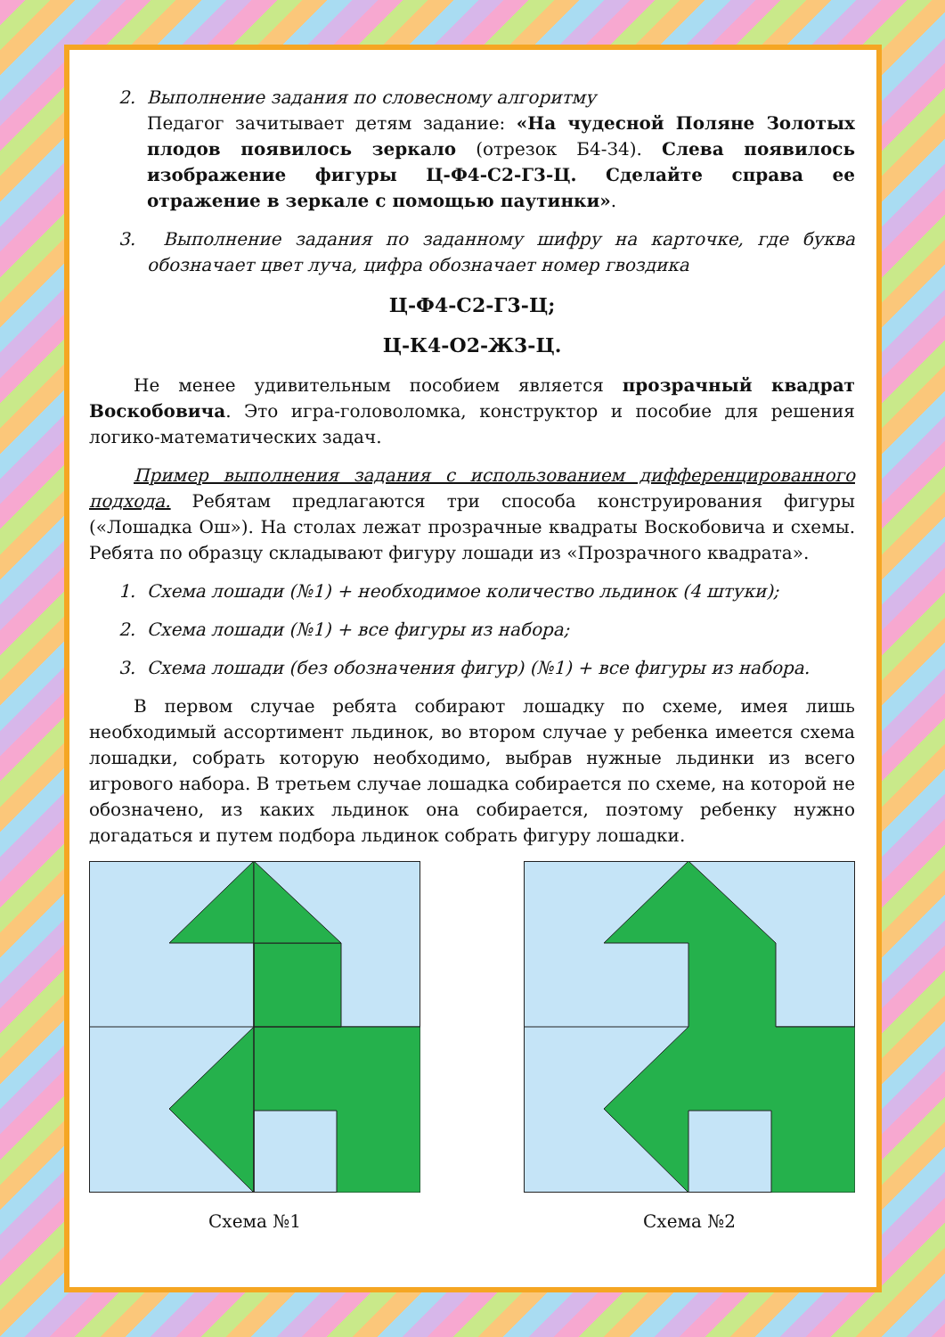2. Выполнение задания по словесному алгоритму
Педагог зачитывает детям задание: «На чудесной Поляне Золотых плодов появилось зеркало (отрезок Б4-З4). Слева появилось изображение фигуры Ц-Ф4-С2-Г3-Ц. Сделайте справа ее отражение в зеркале с помощью паутинки».
3. Выполнение задания по заданному шифру на карточке, где буква обозначает цвет луча, цифра обозначает номер гвоздика
Ц-Ф4-С2-Г3-Ц;
Ц-К4-О2-Ж3-Ц.
Не менее удивительным пособием является прозрачный квадрат Воскобовича. Это игра-головоломка, конструктор и пособие для решения логико-математических задач.
Пример выполнения задания с использованием дифференцированного подхода. Ребятам предлагаются три способа конструирования фигуры («Лошадка Ош»). На столах лежат прозрачные квадраты Воскобовича и схемы. Ребята по образцу складывают фигуру лошади из «Прозрачного квадрата».
1. Схема лошади (№1) + необходимое количество льдинок (4 штуки);
2. Схема лошади (№1) + все фигуры из набора;
3. Схема лошади (без обозначения фигур) (№1) + все фигуры из набора.
В первом случае ребята собирают лошадку по схеме, имея лишь необходимый ассортимент льдинок, во втором случае у ребенка имеется схема лошадки, собрать которую необходимо, выбрав нужные льдинки из всего игрового набора. В третьем случае лошадка собирается по схеме, на которой не обозначено, из каких льдинок она собирается, поэтому ребенку нужно догадаться и путем подбора льдинок собрать фигуру лошадки.
Схема №1 Схема №2